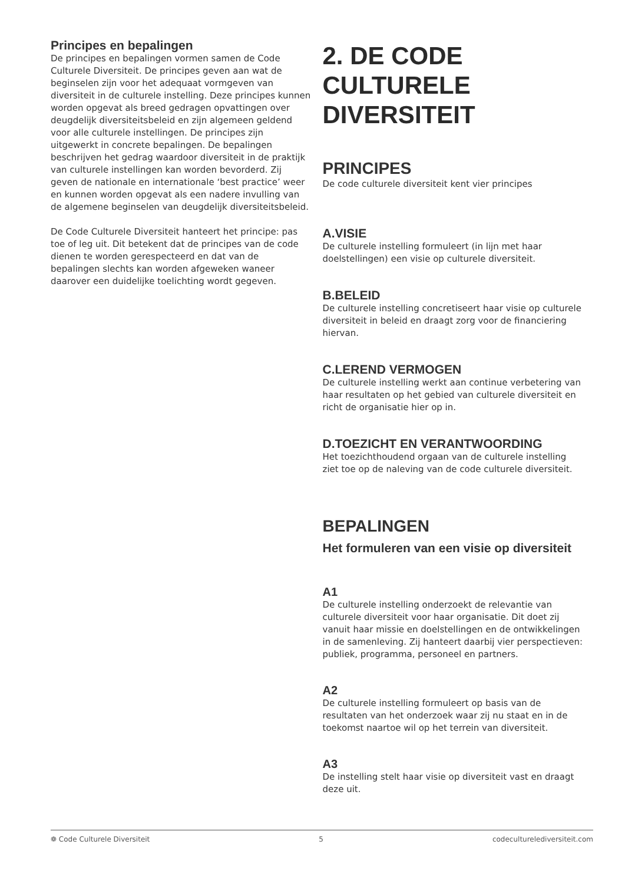Principes en bepalingen
De principes en bepalingen vormen samen de Code Culturele Diversiteit. De principes geven aan wat de beginselen zijn voor het adequaat vormgeven van diversiteit in de culturele instelling. Deze principes kunnen worden opgevat als breed gedragen opvattingen over deugdelijk diversiteitsbeleid en zijn algemeen geldend voor alle culturele instellingen. De principes zijn uitgewerkt in concrete bepalingen. De bepalingen beschrijven het gedrag waardoor diversiteit in de praktijk van culturele instellingen kan worden bevorderd. Zij geven de nationale en internationale ‘best practice’ weer en kunnen worden opgevat als een nadere invulling van de algemene beginselen van deugdelijk diversiteitsbeleid.
De Code Culturele Diversiteit hanteert het principe: pas toe of leg uit. Dit betekent dat de principes van de code dienen te worden gerespecteerd en dat van de bepalingen slechts kan worden afgeweken waneer daarover een duidelijke toelichting wordt gegeven.
2. DE CODE CULTURELE DIVERSITEIT
PRINCIPES
De code culturele diversiteit kent vier principes
A.VISIE
De culturele instelling formuleert (in lijn met haar doelstellingen) een visie op culturele diversiteit.
B.BELEID
De culturele instelling concretiseert haar visie op culturele diversiteit in beleid en draagt zorg voor de financiering hiervan.
C.LEREND VERMOGEN
De culturele instelling werkt aan continue verbetering van haar resultaten op het gebied van culturele diversiteit en richt de organisatie hier op in.
D.TOEZICHT EN VERANTWOORDING
Het toezichthoudend orgaan van de culturele instelling ziet toe op de naleving van de code culturele diversiteit.
BEPALINGEN
Het formuleren van een visie op diversiteit
A1
De culturele instelling onderzoekt de relevantie van culturele diversiteit voor haar organisatie. Dit doet zij vanuit haar missie en doelstellingen en de ontwikkelingen in de samenleving. Zij hanteert daarbij vier perspectieven: publiek, programma, personeel en partners.
A2
De culturele instelling formuleert op basis van de resultaten van het onderzoek waar zij nu staat en in de toekomst naartoe wil op het terrein van diversiteit.
A3
De instelling stelt haar visie op diversiteit vast en draagt deze uit.
❁ Code Culturele Diversiteit 5 codeculturelediversiteit.com